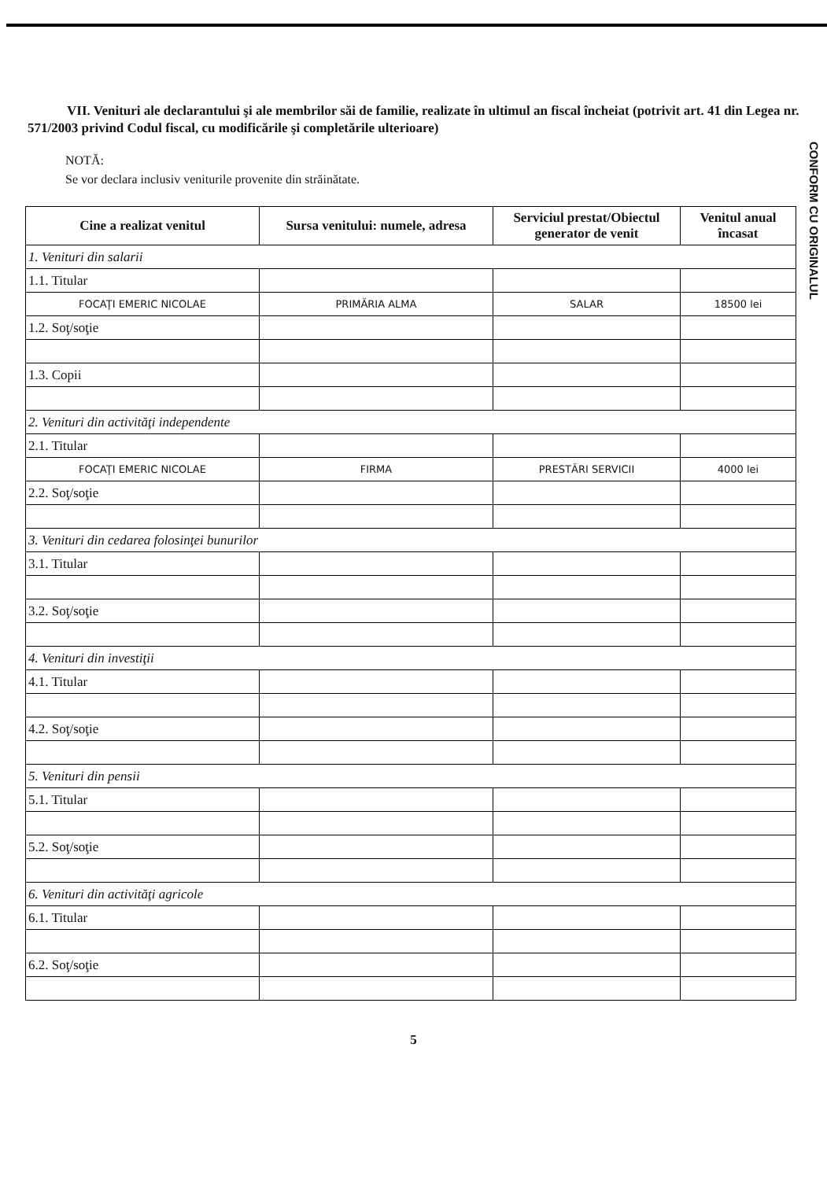CONFORM CU ORIGINALUL
VII. Venituri ale declarantului şi ale membrilor săi de familie, realizate în ultimul an fiscal încheiat (potrivit art. 41 din Legea nr. 571/2003 privind Codul fiscal, cu modificările şi completările ulterioare)
NOTĂ:
Se vor declara inclusiv veniturile provenite din străinătate.
| Cine a realizat venitul | Sursa venitului: numele, adresa | Serviciul prestat/Obiectul generator de venit | Venitul anual încasat |
| --- | --- | --- | --- |
| 1. Venituri din salarii | | | |
| 1.1. Titular | | | |
| FOCAŢI EMERIC NICOLAE | PRIMĂRIA ALMA | SALAR | 18500 lei |
| 1.2. Soţ/soţie | | | |
| 1.3. Copii | | | |
| 2. Venituri din activităţi independente | | | |
| 2.1. Titular | | | |
| FOCAŢI EMERIC NICOLAE | FIRMA | PRESTĂRI SERVICII | 4000 lei |
| 2.2. Soţ/soţie | | | |
| 3. Venituri din cedarea folosinţei bunurilor | | | |
| 3.1. Titular | | | |
| 3.2. Soţ/soţie | | | |
| 4. Venituri din investiţii | | | |
| 4.1. Titular | | | |
| 4.2. Soţ/soţie | | | |
| 5. Venituri din pensii | | | |
| 5.1. Titular | | | |
| 5.2. Soţ/soţie | | | |
| 6. Venituri din activităţi agricole | | | |
| 6.1. Titular | | | |
| 6.2. Soţ/soţie | | | |
5